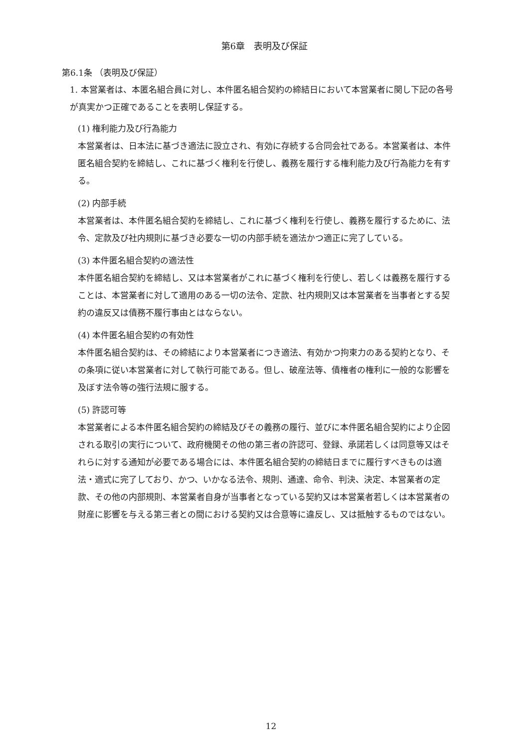第6章　表明及び保証
第6.1条 （表明及び保証）
1. 本営業者は、本匿名組合員に対し、本件匿名組合契約の締結日において本営業者に関し下記の各号が真実かつ正確であることを表明し保証する。
(1) 権利能力及び行為能力
本営業者は、日本法に基づき適法に設立され、有効に存続する合同会社である。本営業者は、本件匿名組合契約を締結し、これに基づく権利を行使し、義務を履行する権利能力及び行為能力を有する。
(2) 内部手続
本営業者は、本件匿名組合契約を締結し、これに基づく権利を行使し、義務を履行するために、法令、定款及び社内規則に基づき必要な一切の内部手続を適法かつ適正に完了している。
(3) 本件匿名組合契約の適法性
本件匿名組合契約を締結し、又は本営業者がこれに基づく権利を行使し、若しくは義務を履行することは、本営業者に対して適用のある一切の法令、定款、社内規則又は本営業者を当事者とする契約の違反又は債務不履行事由とはならない。
(4) 本件匿名組合契約の有効性
本件匿名組合契約は、その締結により本営業者につき適法、有効かつ拘束力のある契約となり、その条項に従い本営業者に対して執行可能である。但し、破産法等、債権者の権利に一般的な影響を及ぼす法令等の強行法規に服する。
(5) 許認可等
本営業者による本件匿名組合契約の締結及びその義務の履行、並びに本件匿名組合契約により企図される取引の実行について、政府機関その他の第三者の許認可、登録、承諾若しくは同意等又はそれらに対する通知が必要である場合には、本件匿名組合契約の締結日までに履行すべきものは適法・適式に完了しており、かつ、いかなる法令、規則、通達、命令、判決、決定、本営業者の定款、その他の内部規則、本営業者自身が当事者となっている契約又は本営業者若しくは本営業者の財産に影響を与える第三者との間における契約又は合意等に違反し、又は抵触するものではない。
12